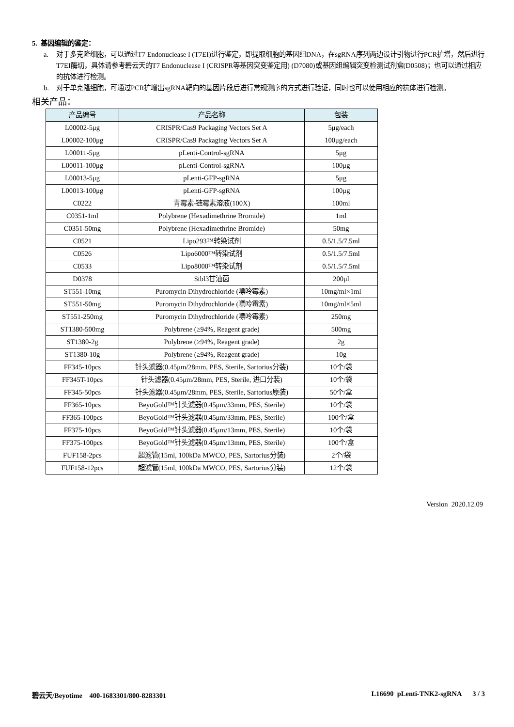5. 基因编辑的鉴定：
a. 对于多克隆细胞，可以通过T7 Endonuclease I (T7EI)进行鉴定，即提取细胞的基因组DNA，在sgRNA序列两边设计引物进行PCR扩增，然后进行T7EI酶切，具体请参考碧云天的T7 Endonuclease I (CRISPR等基因突变鉴定用) (D7080)或基因组编辑突变检测试剂盒(D0508)；也可以通过相应的抗体进行检测。
b. 对于单克隆细胞，可通过PCR扩增出sgRNA靶向的基因片段后进行常规测序的方式进行验证，同时也可以使用相应的抗体进行检测。
相关产品：
| 产品编号 | 产品名称 | 包装 |
| --- | --- | --- |
| L00002-5μg | CRISPR/Cas9 Packaging Vectors Set A | 5μg/each |
| L00002-100μg | CRISPR/Cas9 Packaging Vectors Set A | 100μg/each |
| L00011-5μg | pLenti-Control-sgRNA | 5μg |
| L00011-100μg | pLenti-Control-sgRNA | 100μg |
| L00013-5μg | pLenti-GFP-sgRNA | 5μg |
| L00013-100μg | pLenti-GFP-sgRNA | 100μg |
| C0222 | 青霉素-链霉素溶液(100X) | 100ml |
| C0351-1ml | Polybrene (Hexadimethrine Bromide) | 1ml |
| C0351-50mg | Polybrene (Hexadimethrine Bromide) | 50mg |
| C0521 | Lipo293™转染试剂 | 0.5/1.5/7.5ml |
| C0526 | Lipo6000™转染试剂 | 0.5/1.5/7.5ml |
| C0533 | Lipo8000™转染试剂 | 0.5/1.5/7.5ml |
| D0378 | Stbl3甘油菌 | 200μl |
| ST551-10mg | Puromycin Dihydrochloride (嘌呤霉素) | 10mg/ml×1ml |
| ST551-50mg | Puromycin Dihydrochloride (嘌呤霉素) | 10mg/ml×5ml |
| ST551-250mg | Puromycin Dihydrochloride (嘌呤霉素) | 250mg |
| ST1380-500mg | Polybrene (≥94%, Reagent grade) | 500mg |
| ST1380-2g | Polybrene (≥94%, Reagent grade) | 2g |
| ST1380-10g | Polybrene (≥94%, Reagent grade) | 10g |
| FF345-10pcs | 针头滤器(0.45μm/28mm, PES, Sterile, Sartorius分装) | 10个/袋 |
| FF345T-10pcs | 针头滤器(0.45μm/28mm, PES, Sterile, 进口分装) | 10个/袋 |
| FF345-50pcs | 针头滤器(0.45μm/28mm, PES, Sterile, Sartorius原装) | 50个/盒 |
| FF365-10pcs | BeyoGold™针头滤器(0.45μm/33mm, PES, Sterile) | 10个/袋 |
| FF365-100pcs | BeyoGold™针头滤器(0.45μm/33mm, PES, Sterile) | 100个/盒 |
| FF375-10pcs | BeyoGold™针头滤器(0.45μm/13mm, PES, Sterile) | 10个/袋 |
| FF375-100pcs | BeyoGold™针头滤器(0.45μm/13mm, PES, Sterile) | 100个/盒 |
| FUF158-2pcs | 超滤管(15ml, 100kDa MWCO, PES, Sartorius分装) | 2个/袋 |
| FUF158-12pcs | 超滤管(15ml, 100kDa MWCO, PES, Sartorius分装) | 12个/袋 |
Version 2020.12.09
碧云天/Beyotime 400-1683301/800-8283301 L16690 pLenti-TNK2-sgRNA 3 / 3